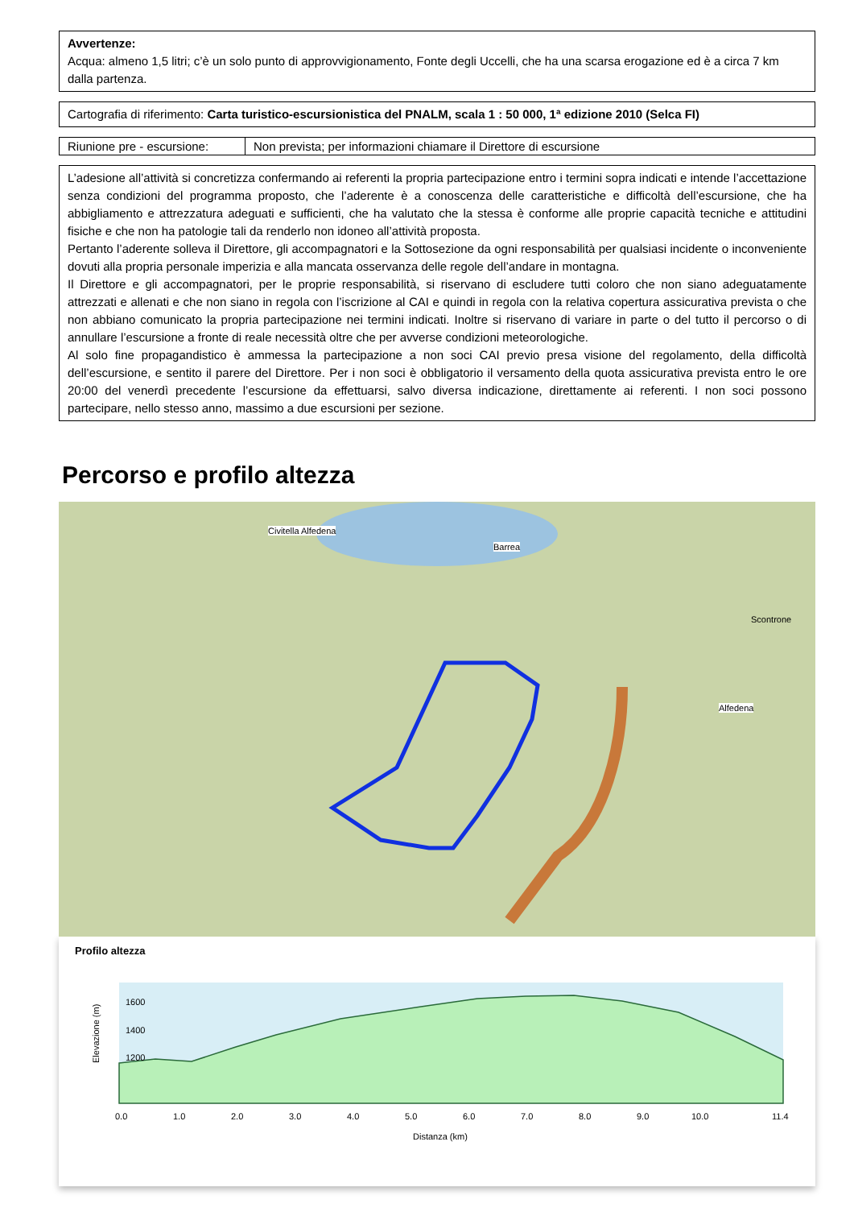Avvertenze:
Acqua: almeno 1,5 litri; c’è un solo punto di approvvigionamento, Fonte degli Uccelli, che ha una scarsa erogazione ed è a circa 7 km dalla partenza.
Cartografia di riferimento: Carta turistico-escursionistica del PNALM, scala 1 : 50 000, 1ª edizione 2010 (Selca FI)
| Riunione pre - escursione: | Non prevista; per informazioni chiamare il Direttore di escursione |
L’adesione all’attività si concretizza confermando ai referenti la propria partecipazione entro i termini sopra indicati e intende l’accettazione senza condizioni del programma proposto, che l’aderente è a conoscenza delle caratteristiche e difficoltà dell’escursione, che ha abbigliamento e attrezzatura adeguati e sufficienti, che ha valutato che la stessa è conforme alle proprie capacità tecniche e attitudini fisiche e che non ha patologie tali da renderlo non idoneo all’attività proposta.
Pertanto l’aderente solleva il Direttore, gli accompagnatori e la Sottosezione da ogni responsabilità per qualsiasi incidente o inconveniente dovuti alla propria personale imperizia e alla mancata osservanza delle regole dell’andare in montagna.
Il Direttore e gli accompagnatori, per le proprie responsabilità, si riservano di escludere tutti coloro che non siano adeguatamente attrezzati e allenati e che non siano in regola con l’iscrizione al CAI e quindi in regola con la relativa copertura assicurativa prevista o che non abbiano comunicato la propria partecipazione nei termini indicati. Inoltre si riservano di variare in parte o del tutto il percorso o di annullare l’escursione a fronte di reale necessità oltre che per avverse condizioni meteorologiche.
Al solo fine propagandistico è ammessa la partecipazione a non soci CAI previo presa visione del regolamento, della difficoltà dell’escursione, e sentito il parere del Direttore. Per i non soci è obbligatorio il versamento della quota assicurativa prevista entro le ore 20:00 del venerdì precedente l’escursione da effettuarsi, salvo diversa indicazione, direttamente ai referenti. I non soci possono partecipare, nello stesso anno, massimo a due escursioni per sezione.
Percorso e profilo altezza
Barrea
Civitella Alfedena
Scontrone
Alfedena
Profilo altezza
Elevazione (m)
1600
1400
1200
0.0
1.0
2.0
3.0
4.0
5.0
6.0
7.0
8.0
9.0
10.0
11.4
Distanza (km)